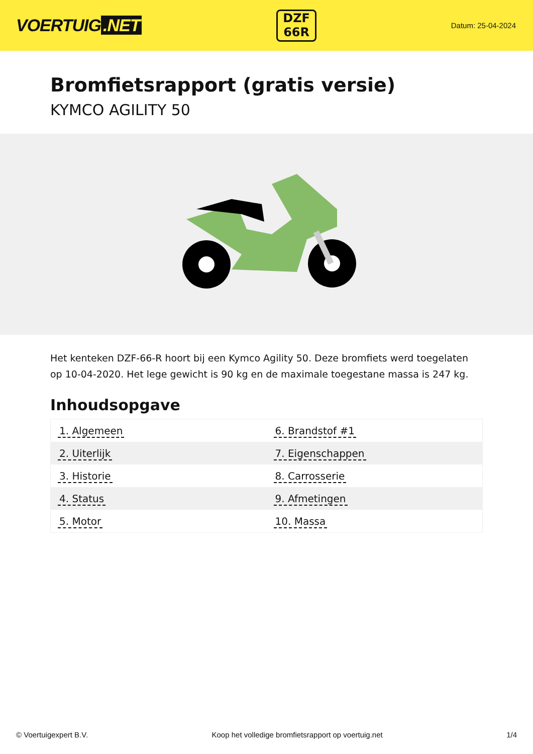VOERTUIG.NET
DZF
66R
Datum: 25-04-2024
Bromfietsrapport (gratis versie)
KYMCO AGILITY 50
Het kenteken DZF-66-R hoort bij een Kymco Agility 50. Deze bromfiets werd toegelaten op 10-04-2020. Het lege gewicht is 90 kg en de maximale toegestane massa is 247 kg.
Inhoudsopgave
| 1. Algemeen | 6. Brandstof #1 |
| 2. Uiterlijk | 7. Eigenschappen |
| 3. Historie | 8. Carrosserie |
| 4. Status | 9. Afmetingen |
| 5. Motor | 10. Massa |
© Voertuigexpert B.V. Koop het volledige bromfietsrapport op voertuig.net 1/4